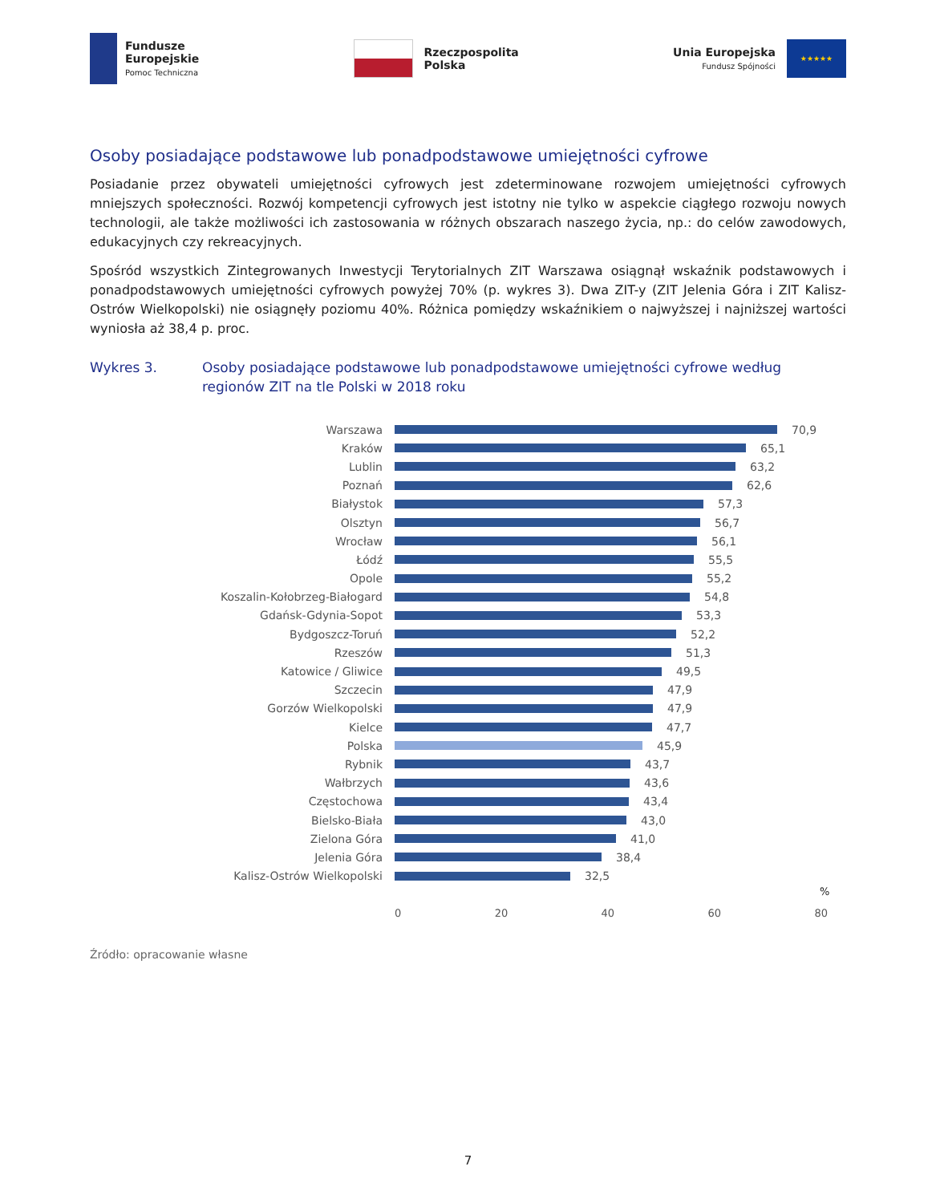Fundusze
Europejskie
Pomoc Techniczna
Rzeczpospolita
Polska
Unia Europejska
Fundusz Spójności
★★★★★
Osoby posiadające podstawowe lub ponadpodstawowe umiejętności cyfrowe
Posiadanie przez obywateli umiejętności cyfrowych jest zdeterminowane rozwojem umiejętności cyfrowych mniejszych społeczności. Rozwój kompetencji cyfrowych jest istotny nie tylko w aspekcie ciągłego rozwoju nowych technologii, ale także możliwości ich zastosowania w różnych obszarach naszego życia, np.: do celów zawodowych, edukacyjnych czy rekreacyjnych.
Spośród wszystkich Zintegrowanych Inwestycji Terytorialnych ZIT Warszawa osiągnął wskaźnik podstawowych i ponadpodstawowych umiejętności cyfrowych powyżej 70% (p. wykres 3). Dwa ZIT-y (ZIT Jelenia Góra i ZIT Kalisz-Ostrów Wielkopolski) nie osiągnęły poziomu 40%. Różnica pomiędzy wskaźnikiem o najwyższej i najniższej wartości wyniosła aż 38,4 p. proc.
Wykres 3. Osoby posiadające podstawowe lub ponadpodstawowe umiejętności cyfrowe według regionów ZIT na tle Polski w 2018 roku
Warszawa 70,9
Kraków 65,1
Lublin 63,2
Poznań 62,6
Białystok 57,3
Olsztyn 56,7
Wrocław 56,1
Łódź 55,5
Opole 55,2
Koszalin-Kołobrzeg-Białogard 54,8
Gdańsk-Gdynia-Sopot 53,3
Bydgoszcz-Toruń 52,2
Rzeszów 51,3
Katowice / Gliwice 49,5
Szczecin 47,9
Gorzów Wielkopolski 47,9
Kielce 47,7
Polska 45,9
Rybnik 43,7
Wałbrzych 43,6
Częstochowa 43,4
Bielsko-Biała 43,0
Zielona Góra 41,0
Jelenia Góra 38,4
Kalisz-Ostrów Wielkopolski 32,5
%
0 20 40 60 80
Źródło: opracowanie własne
7